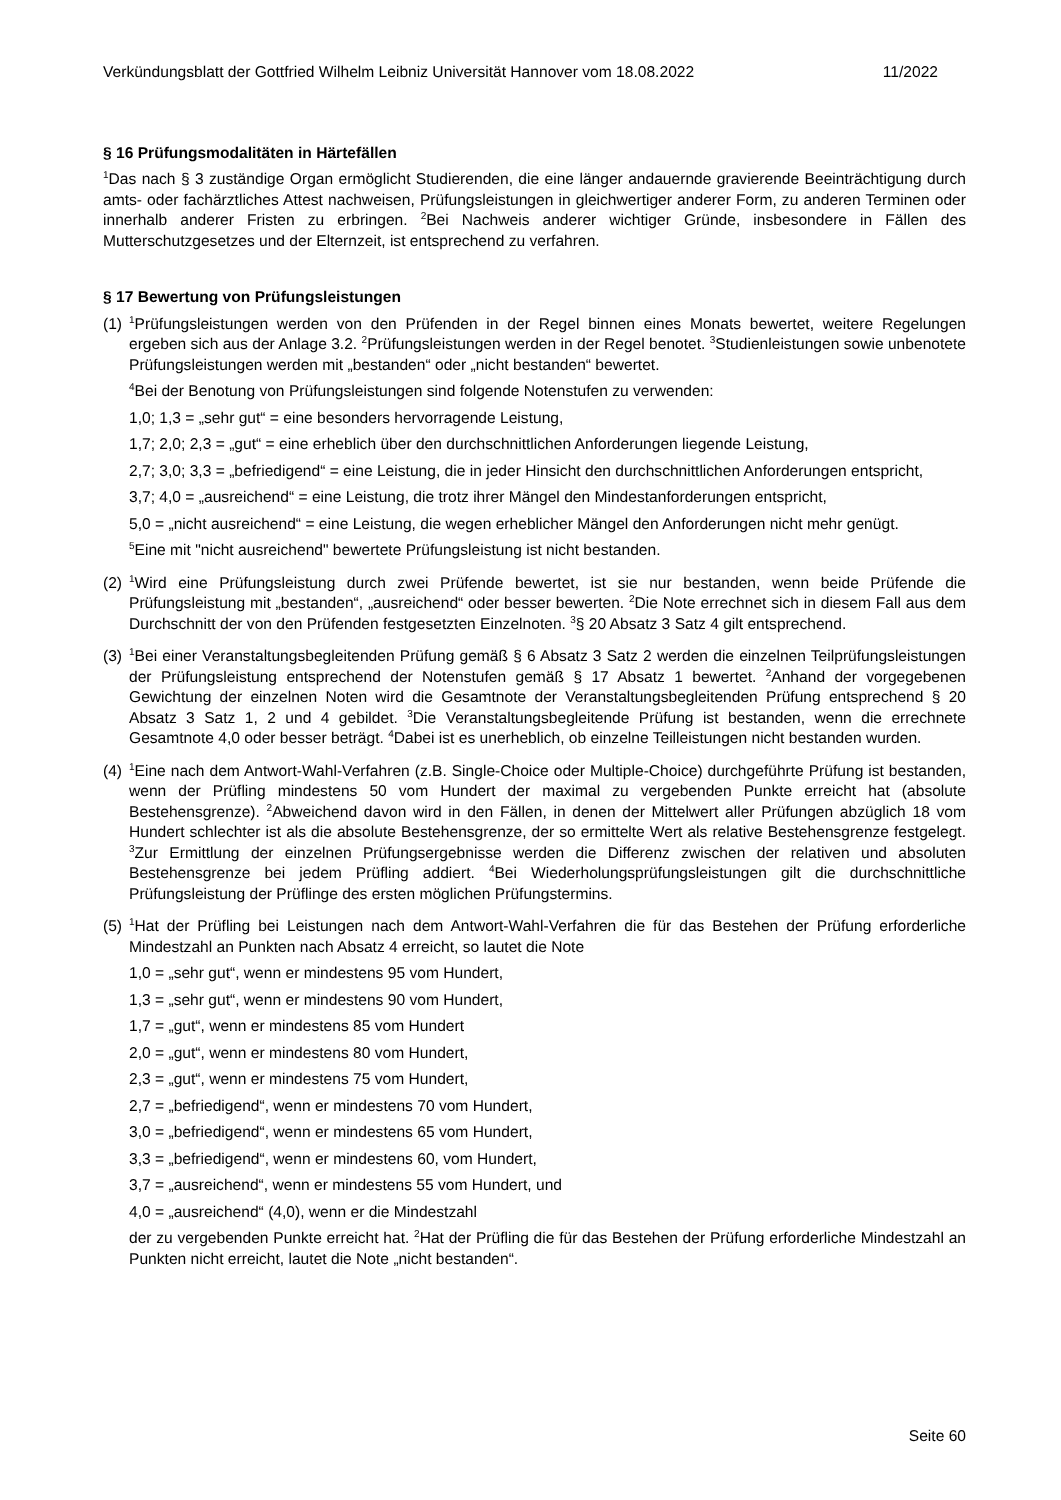Verkündungsblatt der Gottfried Wilhelm Leibniz Universität Hannover vom 18.08.2022 11/2022
§ 16 Prüfungsmodalitäten in Härtefällen
<sup>1</sup> Das nach § 3 zuständige Organ ermöglicht Studierenden, die eine länger andauernde gravierende Beeinträchtigung durch amts- oder fachärztliches Attest nachweisen, Prüfungsleistungen in gleichwertiger anderer Form, zu anderen Terminen oder innerhalb anderer Fristen zu erbringen. <sup>2</sup>Bei Nachweis anderer wichtiger Gründe, insbesondere in Fällen des Mutterschutzgesetzes und der Elternzeit, ist entsprechend zu verfahren.
§ 17 Bewertung von Prüfungsleistungen
(1)
<sup>1</sup> Prüfungsleistungen werden von den Prüfenden in der Regel binnen eines Monats bewertet, weitere Regelungen ergeben sich aus der Anlage 3.2. <sup>2</sup>Prüfungsleistungen werden in der Regel benotet. <sup>3</sup>Studienleistungen sowie unbenotete Prüfungsleistungen werden mit „bestanden“ oder „nicht bestanden“ bewertet.
<sup>4</sup> Bei der Benotung von Prüfungsleistungen sind folgende Notenstufen zu verwenden:
1,0; 1,3 = „sehr gut“ = eine besonders hervorragende Leistung,
1,7; 2,0; 2,3 = „gut“ = eine erheblich über den durchschnittlichen Anforderungen liegende Leistung,
2,7; 3,0; 3,3 = „befriedigend“ = eine Leistung, die in jeder Hinsicht den durchschnittlichen Anforderungen entspricht,
3,7; 4,0 = „ausreichend“ = eine Leistung, die trotz ihrer Mängel den Mindestanforderungen entspricht,
5,0 = „nicht ausreichend“ = eine Leistung, die wegen erheblicher Mängel den Anforderungen nicht mehr genügt.
<sup>5</sup> Eine mit "nicht ausreichend" bewertete Prüfungsleistung ist nicht bestanden.
(2)
<sup>1</sup> Wird eine Prüfungsleistung durch zwei Prüfende bewertet, ist sie nur bestanden, wenn beide Prüfende die Prüfungsleistung mit „bestanden“, „ausreichend“ oder besser bewerten. <sup>2</sup>Die Note errechnet sich in diesem Fall aus dem Durchschnitt der von den Prüfenden festgesetzten Einzelnoten. <sup>3</sup>§ 20 Absatz 3 Satz 4 gilt entsprechend.
(3)
<sup>1</sup> Bei einer Veranstaltungsbegleitenden Prüfung gemäß § 6 Absatz 3 Satz 2 werden die einzelnen Teilprüfungsleistungen der Prüfungsleistung entsprechend der Notenstufen gemäß § 17 Absatz 1 bewertet. <sup>2</sup>Anhand der vorgegebenen Gewichtung der einzelnen Noten wird die Gesamtnote der Veranstaltungsbegleitenden Prüfung entsprechend § 20 Absatz 3 Satz 1, 2 und 4 gebildet. <sup>3</sup>Die Veranstaltungsbegleitende Prüfung ist bestanden, wenn die errechnete Gesamtnote 4,0 oder besser beträgt. <sup>4</sup>Dabei ist es unerheblich, ob einzelne Teilleistungen nicht bestanden wurden.
(4)
<sup>1</sup> Eine nach dem Antwort-Wahl-Verfahren (z.B. Single-Choice oder Multiple-Choice) durchgeführte Prüfung ist bestanden, wenn der Prüfling mindestens 50 vom Hundert der maximal zu vergebenden Punkte erreicht hat (absolute Bestehensgrenze). <sup>2</sup>Abweichend davon wird in den Fällen, in denen der Mittelwert aller Prüfungen abzüglich 18 vom Hundert schlechter ist als die absolute Bestehensgrenze, der so ermittelte Wert als relative Bestehensgrenze festgelegt. <sup>3</sup>Zur Ermittlung der einzelnen Prüfungsergebnisse werden die Differenz zwischen der relativen und absoluten Bestehensgrenze bei jedem Prüfling addiert. <sup>4</sup>Bei Wiederholungsprüfungsleistungen gilt die durchschnittliche Prüfungsleistung der Prüflinge des ersten möglichen Prüfungstermins.
(5)
<sup>1</sup> Hat der Prüfling bei Leistungen nach dem Antwort-Wahl-Verfahren die für das Bestehen der Prüfung erforderliche Mindestzahl an Punkten nach Absatz 4 erreicht, so lautet die Note
1,0 = „sehr gut“, wenn er mindestens 95 vom Hundert,
1,3 = „sehr gut“, wenn er mindestens 90 vom Hundert,
1,7 = „gut“, wenn er mindestens 85 vom Hundert
2,0 = „gut“, wenn er mindestens 80 vom Hundert,
2,3 = „gut“, wenn er mindestens 75 vom Hundert,
2,7 = „befriedigend“, wenn er mindestens 70 vom Hundert,
3,0 = „befriedigend“, wenn er mindestens 65 vom Hundert,
3,3 = „befriedigend“, wenn er mindestens 60, vom Hundert,
3,7 = „ausreichend“, wenn er mindestens 55 vom Hundert, und
4,0 = „ausreichend“ (4,0), wenn er die Mindestzahl
der zu vergebenden Punkte erreicht hat. <sup>2</sup>Hat der Prüfling die für das Bestehen der Prüfung erforderliche Mindestzahl an Punkten nicht erreicht, lautet die Note „nicht bestanden“.
Seite 60